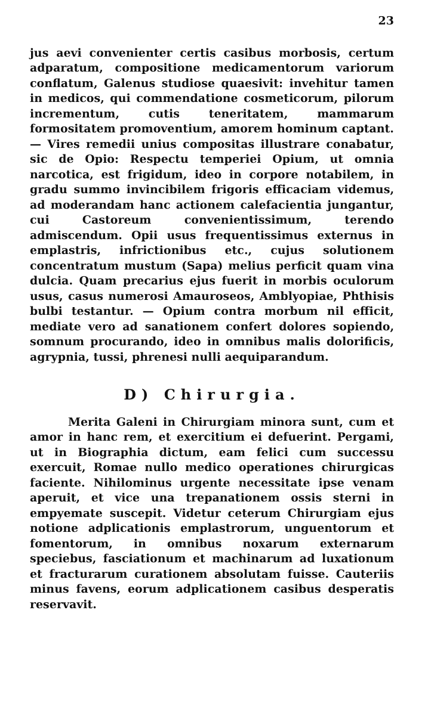23
jus aevi convenienter certis casibus morbosis, certum adparatum, compositione medicamentorum variorum conflatum, Galenus studiose quaesivit: invehitur tamen in medicos, qui commendatione cosmeticorum, pilorum incrementum, cutis teneritatem, mammarum formositatem promoventium, amorem hominum captant. — Vires remedii unius compositas illustrare conabatur, sic de Opio: Respectu temperiei Opium, ut omnia narcotica, est frigidum, ideo in corpore notabilem, in gradu summo invincibilem frigoris efficaciam videmus, ad moderandam hanc actionem calefacientia jungantur, cui Castoreum convenientissimum, terendo admiscendum. Opii usus frequentissimus externus in emplastris, infrictionibus etc., cujus solutionem concentratum mustum (Sapa) melius perficit quam vina dulcia. Quam precarius ejus fuerit in morbis oculorum usus, casus numerosi Amauroseos, Amblyopiae, Phthisis bulbi testantur. — Opium contra morbum nil efficit, mediate vero ad sanationem confert dolores sopiendo, somnum procurando, ideo in omnibus malis dolorificis, agrypnia, tussi, phrenesi nulli aequiparandum.
D) Chirurgia.
Merita Galeni in Chirurgiam minora sunt, cum et amor in hanc rem, et exercitium ei defuerint. Pergami, ut in Biographia dictum, eam felici cum successu exercuit, Romae nullo medico operationes chirurgicas faciente. Nihilominus urgente necessitate ipse venam aperuit, et vice una trepanationem ossis sterni in empyemate suscepit. Videtur ceterum Chirurgiam ejus notione adplicationis emplastrorum, unguentorum et fomentorum, in omnibus noxarum externarum speciebus, fasciationum et machinarum ad luxationum et fracturarum curationem absolutam fuisse. Cauteriis minus favens, eorum adplicationem casibus desperatis reservavit.